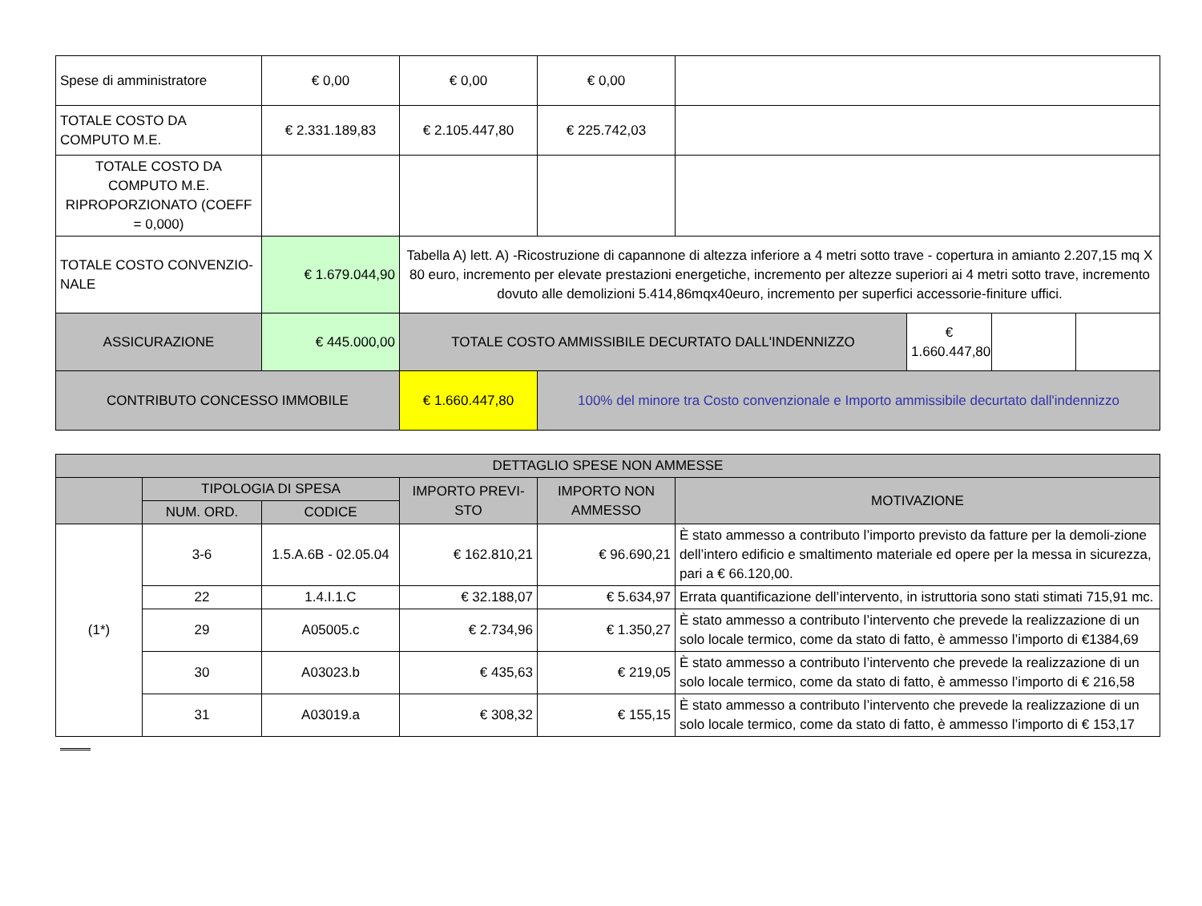| Spese di amministratore | € 0,00 | € 0,00 | € 0,00 | | | | |
| TOTALE COSTO DA COMPUTO M.E. | € 2.331.189,83 | € 2.105.447,80 | € 225.742,03 | | | | |
| TOTALE COSTO DA COMPUTO M.E. RIPROPORZIONATO (COEFF = 0,000) | | | | | | | |
| TOTALE COSTO CONVENZIO-NALE | € 1.679.044,90 | Tabella A) lett. A) -Ricostruzione di capannone di altezza inferiore a 4 metri sotto trave - copertura in amianto 2.207,15 mq X 80 euro, incremento per elevate prestazioni energetiche, incremento per altezze superiori ai 4 metri sotto trave, incremento dovuto alle demolizioni 5.414,86mqx40euro, incremento per superfici accessorie-finiture uffici. | | | | | |
| ASSICURAZIONE | € 445.000,00 | TOTALE COSTO AMMISSIBILE DECURTATO DALL'INDENNIZZO | | | € 1.660.447,80 | | |
| CONTRIBUTO CONCESSO IMMOBILE | | € 1.660.447,80 | 100% del minore tra Costo convenzionale e Importo ammissibile decurtato dall'indennizzo | | | | |
| DETTAGLIO SPESE NON AMMESSE | | | | | |
| --- | --- | --- | --- | --- | --- |
| | TIPOLOGIA DI SPESA | | IMPORTO PREVI-STO | IMPORTO NON AMMESSO | MOTIVAZIONE |
| | NUM. ORD. | CODICE | | | |
| (1*) | 3-6 | 1.5.A.6B - 02.05.04 | € 162.810,21 | € 96.690,21 | È stato ammesso a contributo l’importo previsto da fatture per la demoli-zione dell’intero edificio e smaltimento materiale ed opere per la messa in sicurezza, pari a € 66.120,00. |
| | 22 | 1.4.I.1.C | € 32.188,07 | € 5.634,97 | Errata quantificazione dell’intervento, in istruttoria sono stati stimati 715,91 mc. |
| | 29 | A05005.c | € 2.734,96 | € 1.350,27 | È stato ammesso a contributo l’intervento che prevede la realizzazione di un solo locale termico, come da stato di fatto, è ammesso l’importo di €1384,69 |
| | 30 | A03023.b | € 435,63 | € 219,05 | È stato ammesso a contributo l’intervento che prevede la realizzazione di un solo locale termico, come da stato di fatto, è ammesso l’importo di € 216,58 |
| | 31 | A03019.a | € 308,32 | € 155,15 | È stato ammesso a contributo l’intervento che prevede la realizzazione di un solo locale termico, come da stato di fatto, è ammesso l’importo di € 153,17 |